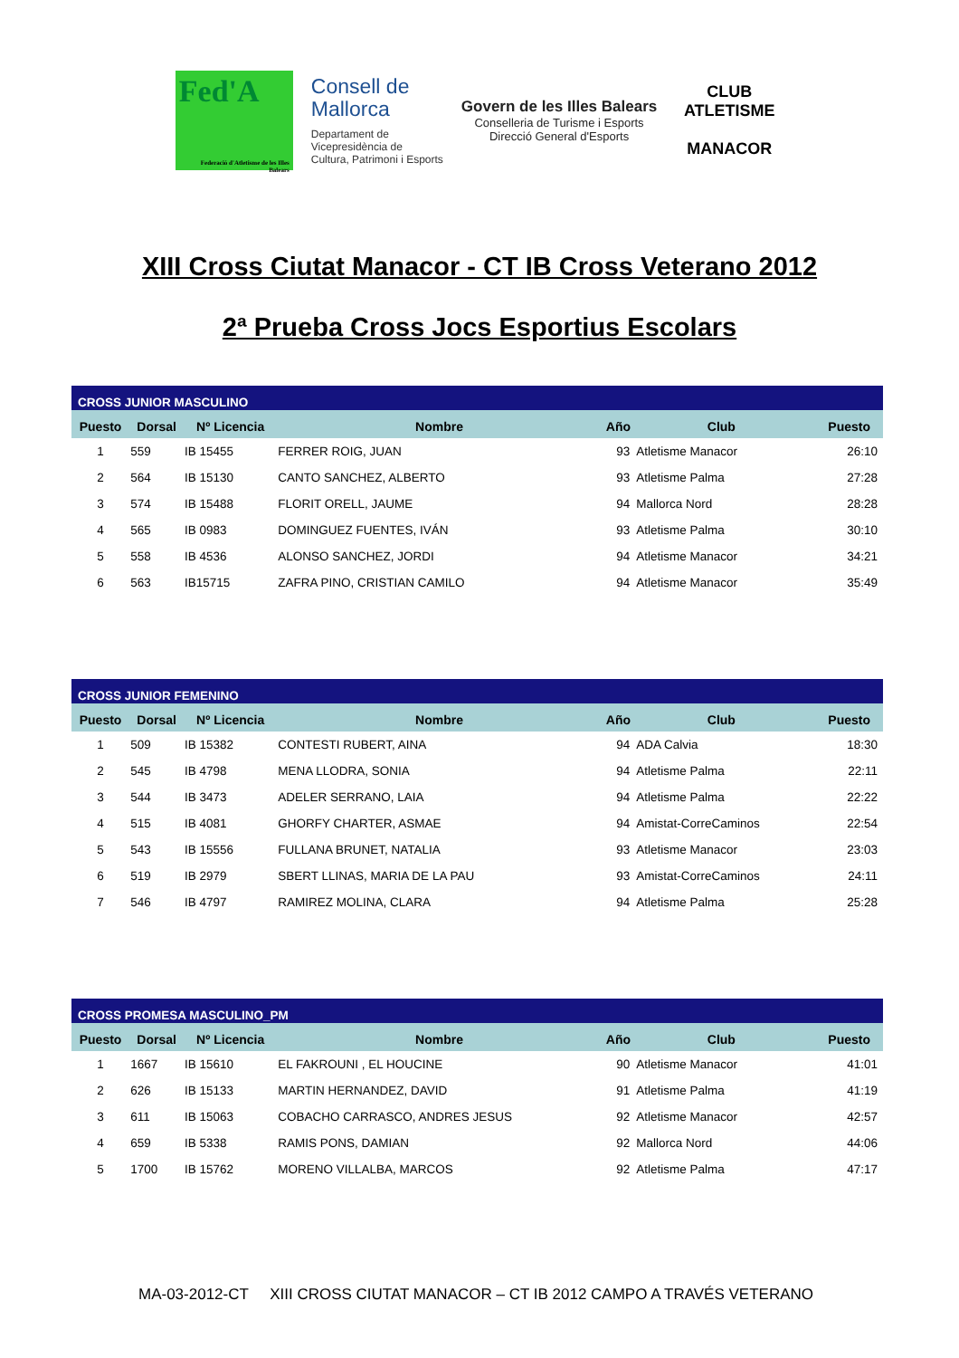Fed'A
Federació d'Atletisme de les Illes Balears
Consell de
Mallorca
Departament de
Vicepresidència de
Cultura, Patrimoni i Esports
Govern de les Illes Balears
Conselleria de Turisme i Esports
Direcció General d'Esports
CLUB ATLETISME
MANACOR
XIII Cross Ciutat Manacor - CT IB Cross Veterano 2012
2ª Prueba Cross Jocs Esportius Escolars
| CROSS JUNIOR MASCULINO | | | | | | |
| Puesto | Dorsal | Nº Licencia | Nombre | Año | Club | Puesto |
| 1 | 559 | IB 15455 | FERRER ROIG, JUAN | 93 | Atletisme Manacor | 26:10 |
| 2 | 564 | IB 15130 | CANTO SANCHEZ, ALBERTO | 93 | Atletisme Palma | 27:28 |
| 3 | 574 | IB 15488 | FLORIT ORELL, JAUME | 94 | Mallorca Nord | 28:28 |
| 4 | 565 | IB 0983 | DOMINGUEZ FUENTES, IVÁN | 93 | Atletisme Palma | 30:10 |
| 5 | 558 | IB 4536 | ALONSO SANCHEZ, JORDI | 94 | Atletisme Manacor | 34:21 |
| 6 | 563 | IB15715 | ZAFRA PINO, CRISTIAN CAMILO | 94 | Atletisme Manacor | 35:49 |
| CROSS JUNIOR FEMENINO | | | | | | |
| Puesto | Dorsal | Nº Licencia | Nombre | Año | Club | Puesto |
| 1 | 509 | IB 15382 | CONTESTI RUBERT, AINA | 94 | ADA Calvia | 18:30 |
| 2 | 545 | IB 4798 | MENA LLODRA, SONIA | 94 | Atletisme Palma | 22:11 |
| 3 | 544 | IB 3473 | ADELER SERRANO, LAIA | 94 | Atletisme Palma | 22:22 |
| 4 | 515 | IB 4081 | GHORFY CHARTER, ASMAE | 94 | Amistat-CorreCaminos | 22:54 |
| 5 | 543 | IB 15556 | FULLANA BRUNET, NATALIA | 93 | Atletisme Manacor | 23:03 |
| 6 | 519 | IB 2979 | SBERT LLINAS, MARIA DE LA PAU | 93 | Amistat-CorreCaminos | 24:11 |
| 7 | 546 | IB 4797 | RAMIREZ MOLINA, CLARA | 94 | Atletisme Palma | 25:28 |
| CROSS PROMESA MASCULINO_PM | | | | | | |
| Puesto | Dorsal | Nº Licencia | Nombre | Año | Club | Puesto |
| 1 | 1667 | IB 15610 | EL FAKROUNI , EL HOUCINE | 90 | Atletisme Manacor | 41:01 |
| 2 | 626 | IB 15133 | MARTIN HERNANDEZ, DAVID | 91 | Atletisme Palma | 41:19 |
| 3 | 611 | IB 15063 | COBACHO CARRASCO, ANDRES JESUS | 92 | Atletisme Manacor | 42:57 |
| 4 | 659 | IB 5338 | RAMIS PONS, DAMIAN | 92 | Mallorca Nord | 44:06 |
| 5 | 1700 | IB 15762 | MORENO VILLALBA, MARCOS | 92 | Atletisme Palma | 47:17 |
MA-03-2012-CT XIII CROSS CIUTAT MANACOR – CT IB 2012 CAMPO A TRAVÉS VETERANO